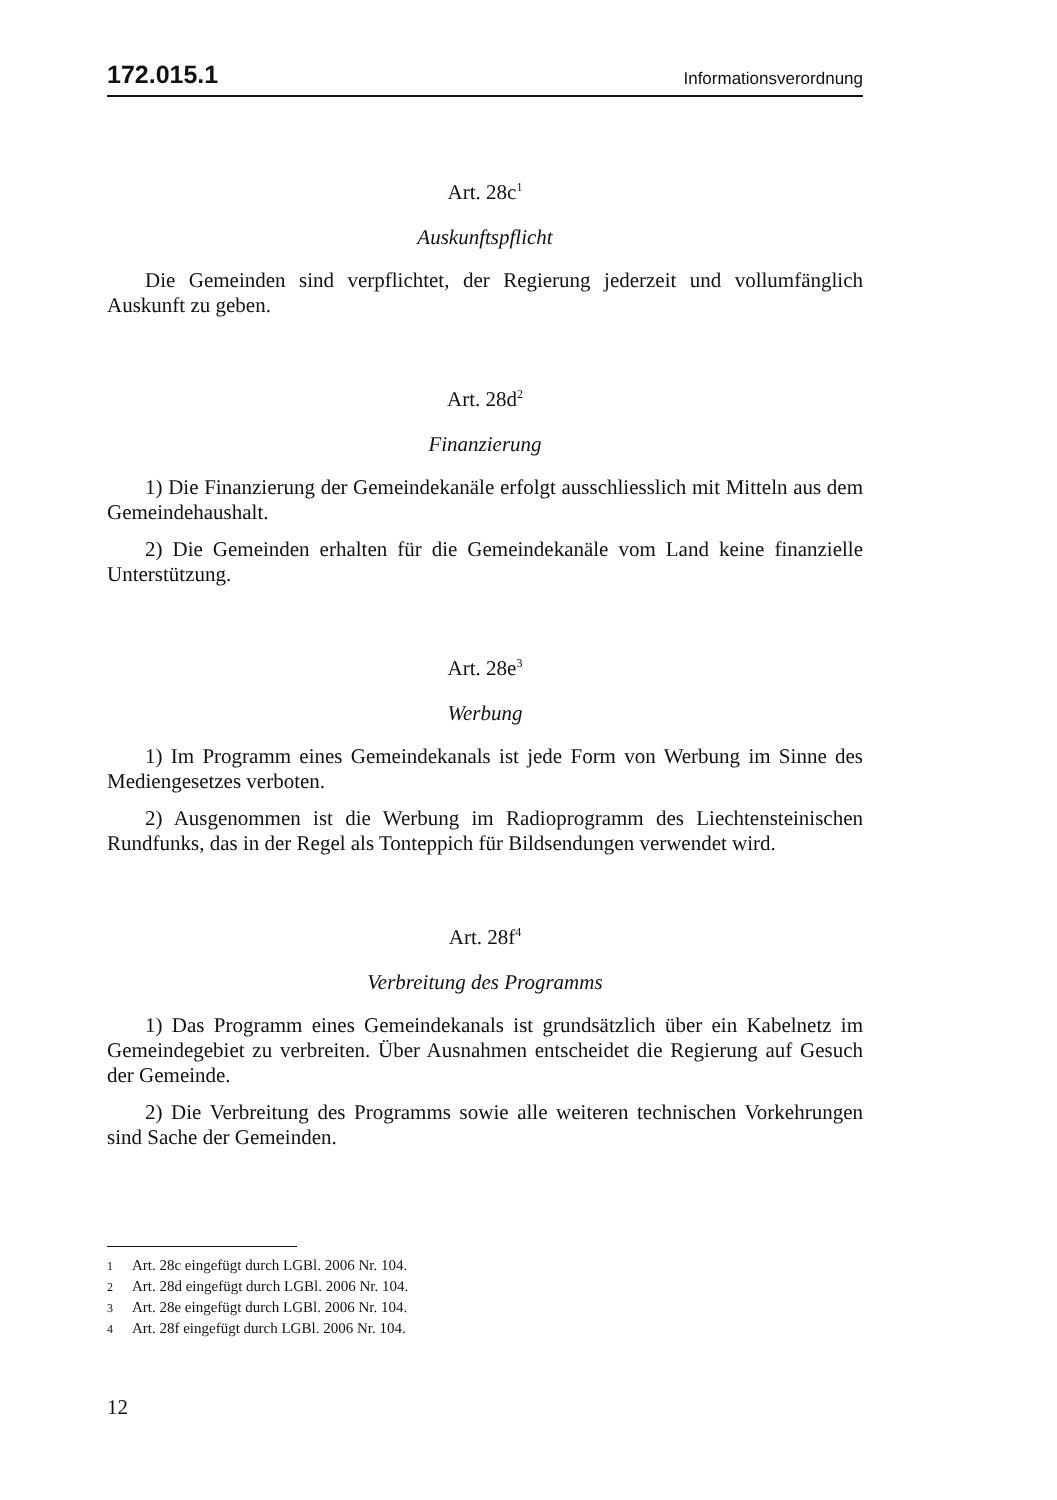172.015.1 Informationsverordnung
Art. 28c<sup>1</sup>
Auskunftspflicht
Die Gemeinden sind verpflichtet, der Regierung jederzeit und vollumfänglich Auskunft zu geben.
Art. 28d<sup>2</sup>
Finanzierung
1) Die Finanzierung der Gemeindekanäle erfolgt ausschliesslich mit Mitteln aus dem Gemeindehaushalt.
2) Die Gemeinden erhalten für die Gemeindekanäle vom Land keine finanzielle Unterstützung.
Art. 28e<sup>3</sup>
Werbung
1) Im Programm eines Gemeindekanals ist jede Form von Werbung im Sinne des Mediengesetzes verboten.
2) Ausgenommen ist die Werbung im Radioprogramm des Liechtensteinischen Rundfunks, das in der Regel als Tonteppich für Bildsendungen verwendet wird.
Art. 28f<sup>4</sup>
Verbreitung des Programms
1) Das Programm eines Gemeindekanals ist grundsätzlich über ein Kabelnetz im Gemeindegebiet zu verbreiten. Über Ausnahmen entscheidet die Regierung auf Gesuch der Gemeinde.
2) Die Verbreitung des Programms sowie alle weiteren technischen Vorkehrungen sind Sache der Gemeinden.
1 Art. 28c eingefügt durch LGBl. 2006 Nr. 104.
2 Art. 28d eingefügt durch LGBl. 2006 Nr. 104.
3 Art. 28e eingefügt durch LGBl. 2006 Nr. 104.
4 Art. 28f eingefügt durch LGBl. 2006 Nr. 104.
12